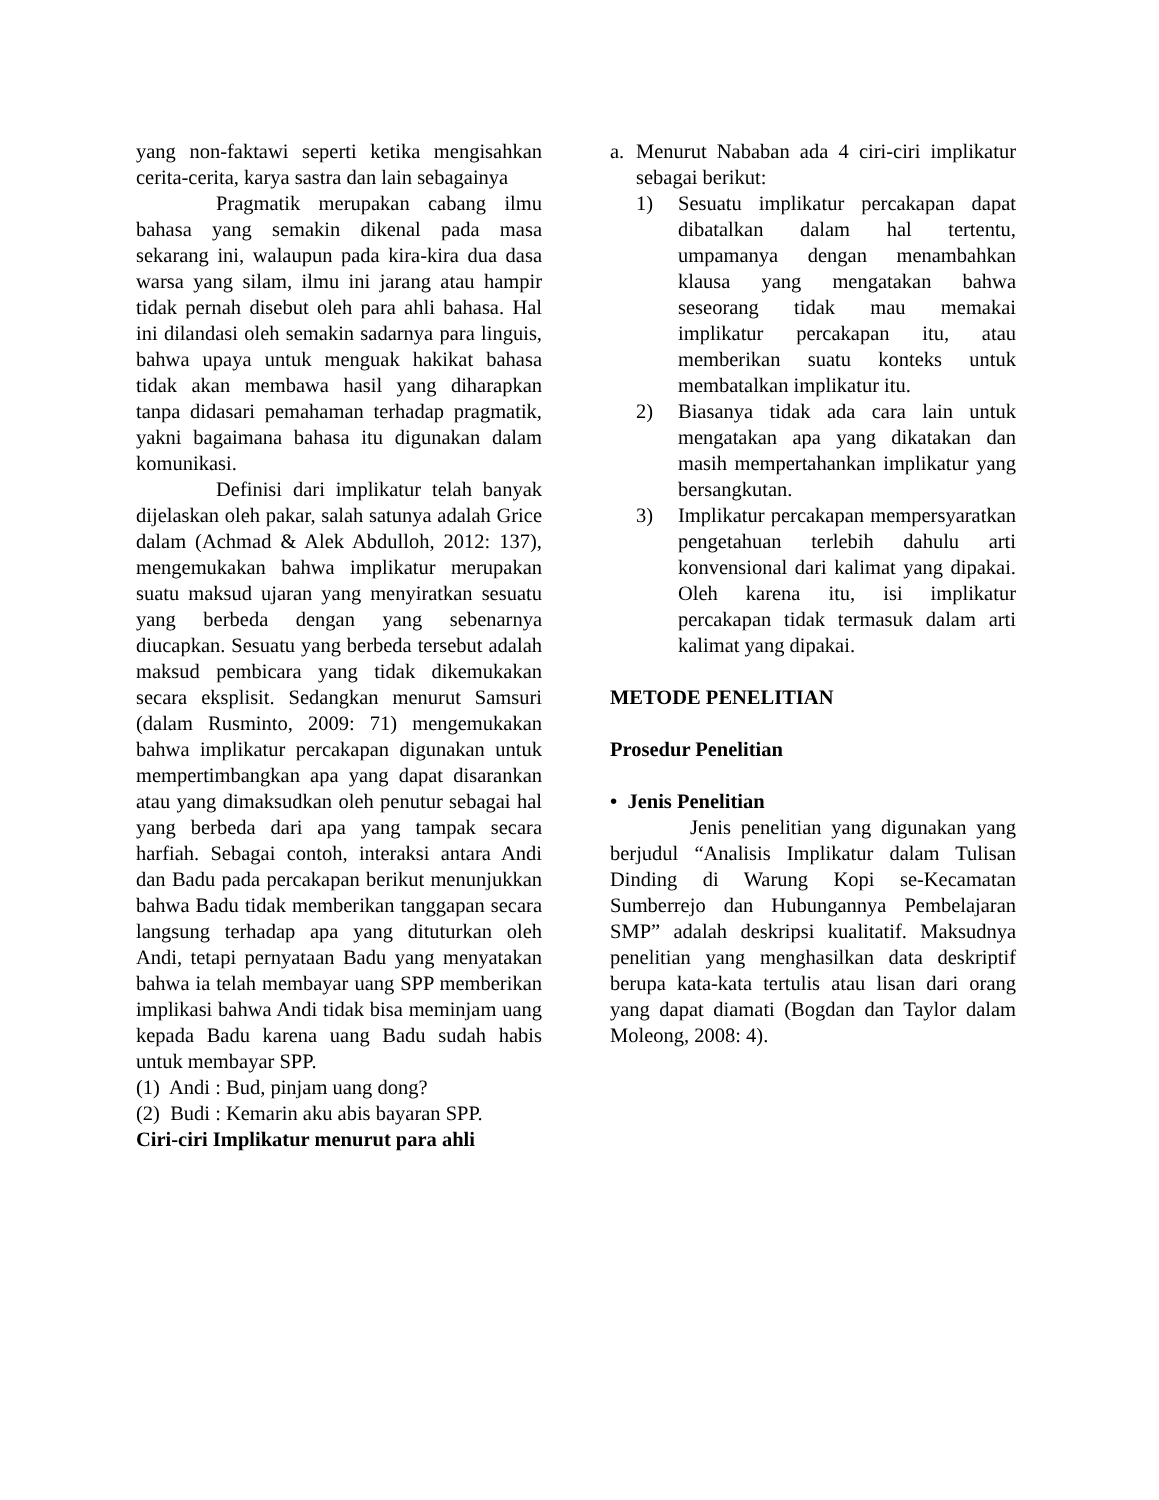yang non-faktawi seperti ketika mengisahkan cerita-cerita, karya sastra dan lain sebagainya
Pragmatik merupakan cabang ilmu bahasa yang semakin dikenal pada masa sekarang ini, walaupun pada kira-kira dua dasa warsa yang silam, ilmu ini jarang atau hampir tidak pernah disebut oleh para ahli bahasa. Hal ini dilandasi oleh semakin sadarnya para linguis, bahwa upaya untuk menguak hakikat bahasa tidak akan membawa hasil yang diharapkan tanpa didasari pemahaman terhadap pragmatik, yakni bagaimana bahasa itu digunakan dalam komunikasi.
Definisi dari implikatur telah banyak dijelaskan oleh pakar, salah satunya adalah Grice dalam (Achmad & Alek Abdulloh, 2012: 137), mengemukakan bahwa implikatur merupakan suatu maksud ujaran yang menyiratkan sesuatu yang berbeda dengan yang sebenarnya diucapkan. Sesuatu yang berbeda tersebut adalah maksud pembicara yang tidak dikemukakan secara eksplisit. Sedangkan menurut Samsuri (dalam Rusminto, 2009: 71) mengemukakan bahwa implikatur percakapan digunakan untuk mempertimbangkan apa yang dapat disarankan atau yang dimaksudkan oleh penutur sebagai hal yang berbeda dari apa yang tampak secara harfiah. Sebagai contoh, interaksi antara Andi dan Badu pada percakapan berikut menunjukkan bahwa Badu tidak memberikan tanggapan secara langsung terhadap apa yang dituturkan oleh Andi, tetapi pernyataan Badu yang menyatakan bahwa ia telah membayar uang SPP memberikan implikasi bahwa Andi tidak bisa meminjam uang kepada Badu karena uang Badu sudah habis untuk membayar SPP.
(1) Andi : Bud, pinjam uang dong?
(2) Budi : Kemarin aku abis bayaran SPP.
Ciri-ciri Implikatur menurut para ahli
a. Menurut Nababan ada 4 ciri-ciri implikatur sebagai berikut:
1) Sesuatu implikatur percakapan dapat dibatalkan dalam hal tertentu, umpamanya dengan menambahkan klausa yang mengatakan bahwa seseorang tidak mau memakai implikatur percakapan itu, atau memberikan suatu konteks untuk membatalkan implikatur itu.
2) Biasanya tidak ada cara lain untuk mengatakan apa yang dikatakan dan masih mempertahankan implikatur yang bersangkutan.
3) Implikatur percakapan mempersyaratkan pengetahuan terlebih dahulu arti konvensional dari kalimat yang dipakai. Oleh karena itu, isi implikatur percakapan tidak termasuk dalam arti kalimat yang dipakai.
METODE PENELITIAN
Prosedur Penelitian
• Jenis Penelitian
Jenis penelitian yang digunakan yang berjudul “Analisis Implikatur dalam Tulisan Dinding di Warung Kopi se-Kecamatan Sumberrejo dan Hubungannya Pembelajaran SMP” adalah deskripsi kualitatif. Maksudnya penelitian yang menghasilkan data deskriptif berupa kata-kata tertulis atau lisan dari orang yang dapat diamati (Bogdan dan Taylor dalam Moleong, 2008: 4).